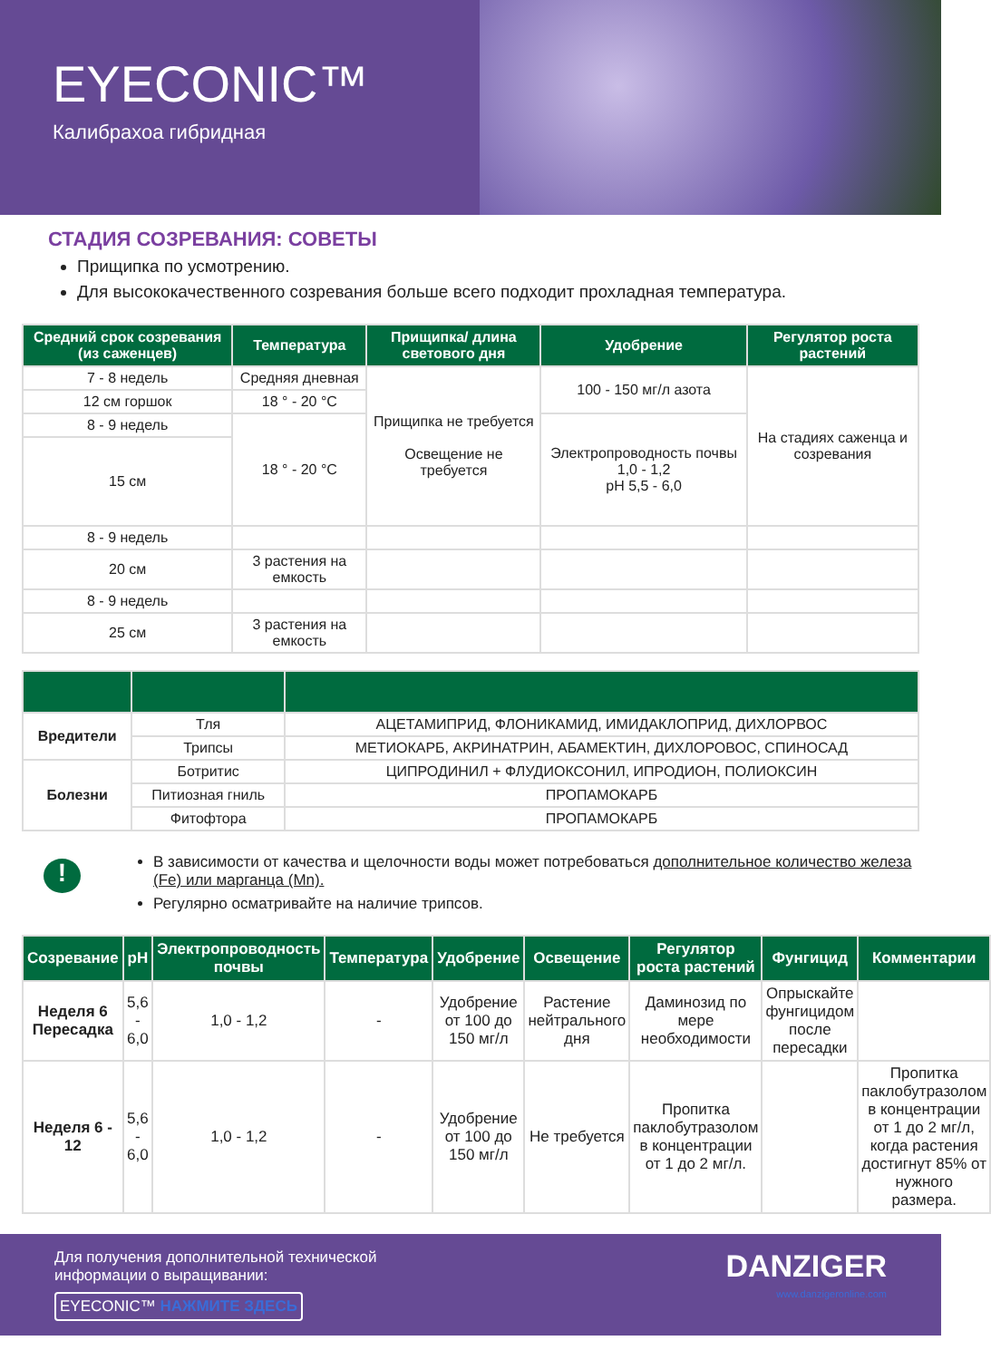EYECONIC™
Калибрахоа гибридная
СТАДИЯ СОЗРЕВАНИЯ: СОВЕТЫ
Прищипка по усмотрению.
Для высококачественного созревания больше всего подходит прохладная температура.
| Средний срок созревания (из саженцев) | Температура | Прищипка/ длина светового дня | Удобрение | Регулятор роста растений |
| --- | --- | --- | --- | --- |
| 7 - 8 недель | Средняя дневная | Прищипка не требуется Освещение не требуется | 100 - 150 мг/л азота | На стадиях саженца и созревания |
| 12 см горшок | 18 ° - 20 °C | | | |
| 8 - 9 недель | 18 ° - 20 °C | | Электропроводность почвы 1,0 - 1,2 pH 5,5 - 6,0 | |
| 15 см | | | | |
| 8 - 9 недель | | | | |
| 20 см | 3 растения на емкость | | | |
| 8 - 9 недель | | | | |
| 25 см | 3 растения на емкость | | | |
| Вредители | Тля | АЦЕТАМИПРИД, ФЛОНИКАМИД, ИМИДАКЛОПРИД, ДИХЛОРВОС |
| | Трипсы | МЕТИОКАРБ, АКРИНАТРИН, АБАМЕКТИН, ДИХЛОРОВОС, СПИНОСАД |
| Болезни | Ботритис | ЦИПРОДИНИЛ + ФЛУДИОКСОНИЛ, ИПРОДИОН, ПОЛИОКСИН |
| | Питиозная гниль | ПРОПАМОКАРБ |
| | Фитофтора | ПРОПАМОКАРБ |
!
В зависимости от качества и щелочности воды может потребоваться дополнительное количество железа (Fe) или марганца (Mn).
Регулярно осматривайте на наличие трипсов.
| Созревание | pH | Электропроводность почвы | Температура | Удобрение | Освещение | Регулятор роста растений | Фунгицид | Комментарии |
| --- | --- | --- | --- | --- | --- | --- | --- | --- |
| Неделя 6 Пересадка | 5,6 - 6,0 | 1,0 - 1,2 | - | Удобрение от 100 до 150 мг/л | Растение нейтрального дня | Даминозид по мере необходимости | Опрыскайте фунгицидом после пересадки | |
| Неделя 6 - 12 | 5,6 - 6,0 | 1,0 - 1,2 | - | Удобрение от 100 до 150 мг/л | Не требуется | Пропитка паклобутразолом в концентрации от 1 до 2 мг/л. | | Пропитка паклобутразолом в концентрации от 1 до 2 мг/л, когда растения достигнут 85% от нужного размера. |
Для получения дополнительной технической
информации о выращивании:
EYECONIC™ НАЖМИТЕ ЗДЕСЬ
DANZIGER
www.danzigeronline.com